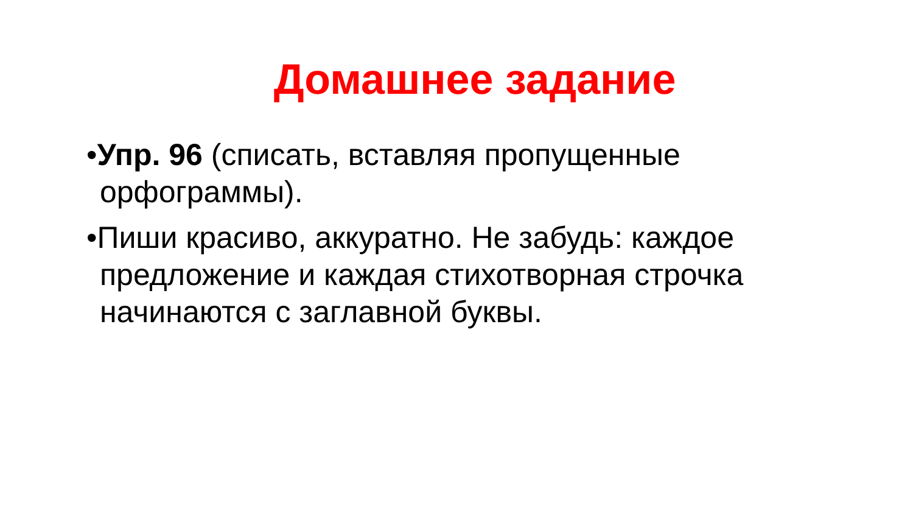Домашнее задание
•Упр. 96 (списать, вставляя пропущенные орфограммы).
•Пиши красиво, аккуратно. Не забудь: каждое предложение и каждая стихотворная строчка начинаются с заглавной буквы.